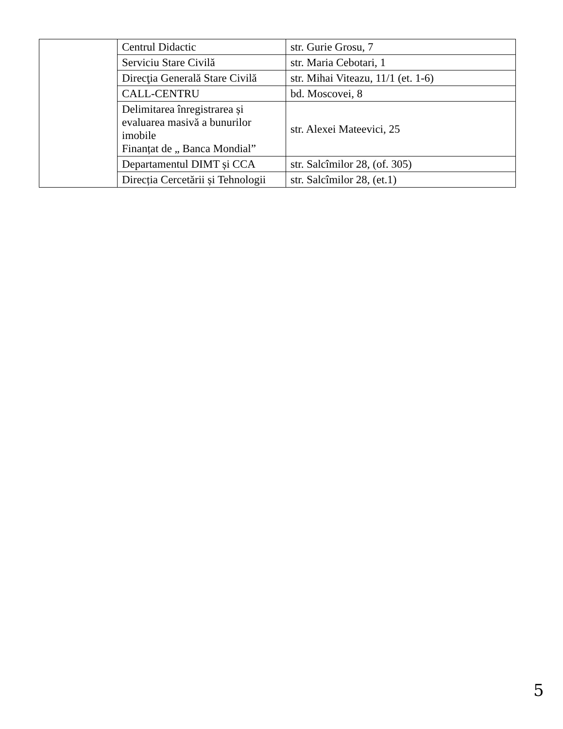| | Centrul Didactic | str. Gurie Grosu, 7 |
| | Serviciu Stare Civilă | str. Maria Cebotari, 1 |
| | Direcţia Generală Stare Civilă | str. Mihai Viteazu, 11/1 (et. 1-6) |
| | CALL-CENTRU | bd. Moscovei, 8 |
| | Delimitarea înregistrarea și evaluarea masivă a bunurilor imobile Finanțat de „ Banca Mondial” | str. Alexei Mateevici, 25 |
| | Departamentul DIMT și CCA | str. Salcîmilor 28, (of. 305) |
| | Direcția Cercetării și Tehnologii | str. Salcîmilor 28, (et.1) |
5